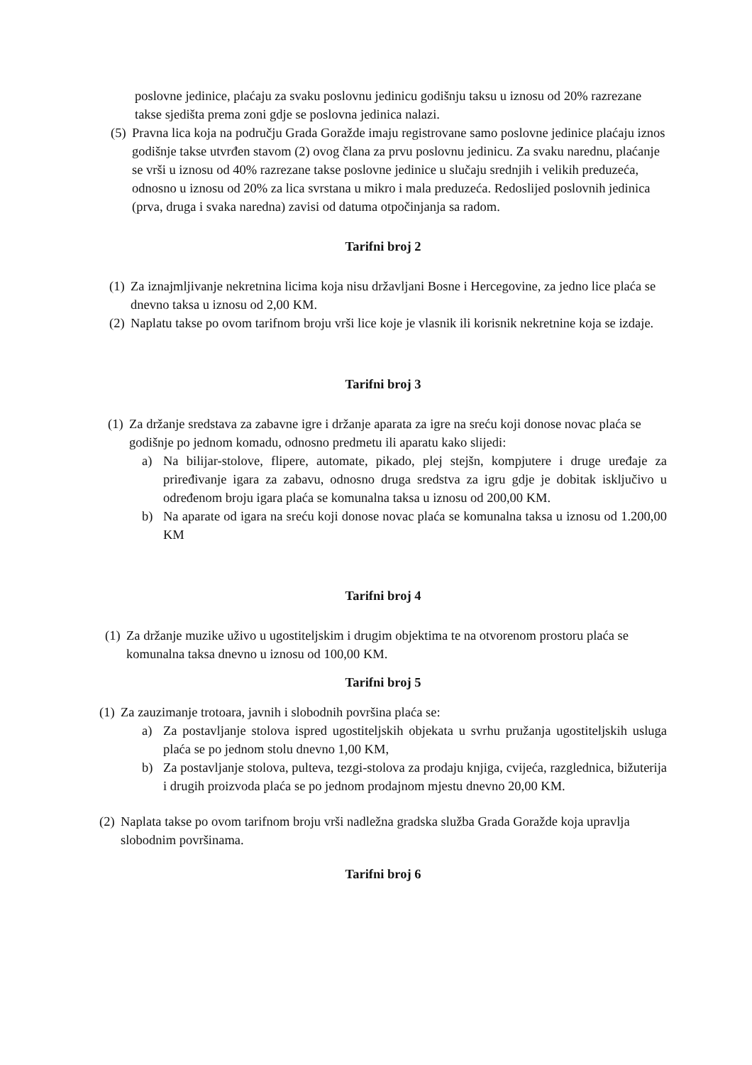poslovne jedinice, plaćaju za svaku poslovnu jedinicu godišnju taksu u iznosu od 20% razrezane takse sjedišta prema zoni gdje se poslovna jedinica nalazi.
(5) Pravna lica koja na području Grada Goražde imaju registrovane samo poslovne jedinice plaćaju iznos godišnje takse utvrđen stavom (2) ovog člana za prvu poslovnu jedinicu. Za svaku narednu, plaćanje se vrši u iznosu od 40% razrezane takse poslovne jedinice u slučaju srednjih i velikih preduzeća, odnosno u iznosu od 20% za lica svrstana u mikro i mala preduzeća. Redoslijed poslovnih jedinica (prva, druga i svaka naredna) zavisi od datuma otpočinjanja sa radom.
Tarifni broj 2
(1) Za iznajmljivanje nekretnina licima koja nisu državljani Bosne i Hercegovine, za jedno lice plaća se dnevno taksa u iznosu od 2,00 KM.
(2) Naplatu takse po ovom tarifnom broju vrši lice koje je vlasnik ili korisnik nekretnine koja se izdaje.
Tarifni broj 3
(1) Za držanje sredstava za zabavne igre i držanje aparata za igre na sreću koji donose novac plaća se godišnje po jednom komadu, odnosno predmetu ili aparatu kako slijedi:
a) Na bilijar-stolove, flipere, automate, pikado, plej stejšn, kompjutere i druge uređaje za priređivanje igara za zabavu, odnosno druga sredstva za igru gdje je dobitak isključivo u određenom broju igara plaća se komunalna taksa u iznosu od 200,00 KM.
b) Na aparate od igara na sreću koji donose novac plaća se komunalna taksa u iznosu od 1.200,00 KM
Tarifni broj 4
(1) Za držanje muzike uživo u ugostiteljskim i drugim objektima te na otvorenom prostoru plaća se komunalna taksa dnevno u iznosu od 100,00 KM.
Tarifni broj 5
(1) Za zauzimanje trotoara, javnih i slobodnih površina plaća se:
a) Za postavljanje stolova ispred ugostiteljskih objekata u svrhu pružanja ugostiteljskih usluga plaća se po jednom stolu dnevno 1,00 KM,
b) Za postavljanje stolova, pulteva, tezgi-stolova za prodaju knjiga, cvijeća, razglednica, bižuterija i drugih proizvoda plaća se po jednom prodajnom mjestu dnevno 20,00 KM.
(2) Naplata takse po ovom tarifnom broju vrši nadležna gradska služba Grada Goražde koja upravlja slobodnim površinama.
Tarifni broj 6